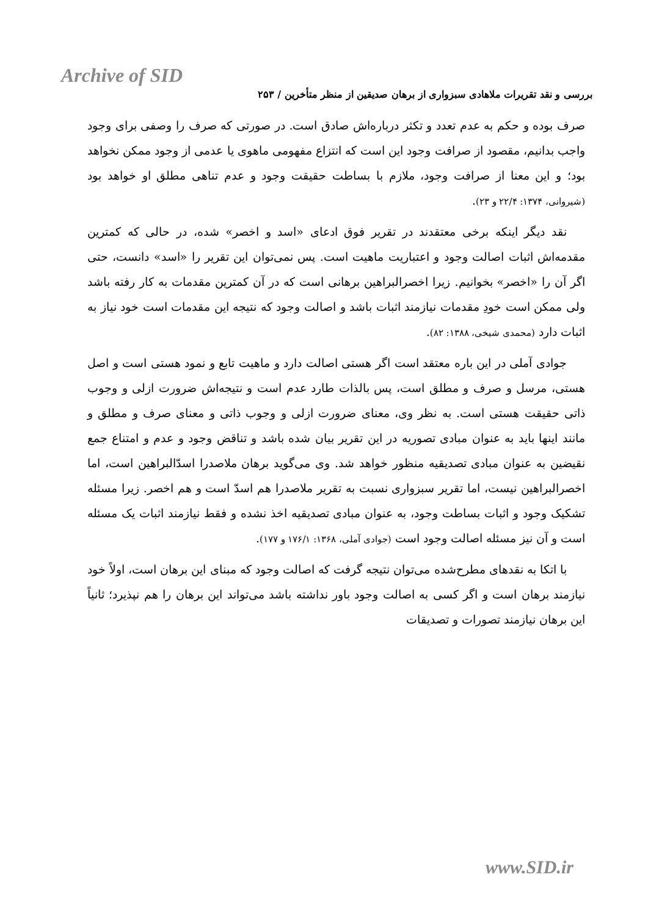Archive of SID
بررسی و نقد تقریرات ملاهادی سبزواری از برهان صدیقین از منظر متأخرین / ۲۵۳
صرف بوده و حکم به عدم تعدد و تکثر درباره‌اش صادق است. در صورتی که صرف را وصفی برای وجود واجب بدانیم، مقصود از صرافت وجود این است که انتزاع مفهومی ماهوی یا عدمی از وجود ممکن نخواهد بود؛ و این معنا از صرافت وجود، ملازم با بساطت حقیقت وجود و عدم تناهی مطلق او خواهد بود (شیروانی، ۱۳۷۴: ۲۲/۴ و ۲۳).
نقد دیگر اینکه برخی معتقدند در تقریر فوق ادعای «اسد و اخصر» شده، در حالی که کمترین مقدمه‌اش اثبات اصالت وجود و اعتباریت ماهیت است. پس نمی‌توان این تقریر را «اسد» دانست، حتی اگر آن را «اخصر» بخوانیم. زیرا اخصرالبراهین برهانی است که در آن کمترین مقدمات به کار رفته باشد ولی ممکن است خودِ مقدمات نیازمند اثبات باشد و اصالت وجود که نتیجه این مقدمات است خود نیاز به اثبات دارد (محمدی شیخی، ۱۳۸۸: ۸۲).
جوادی آملی در این باره معتقد است اگر هستی اصالت دارد و ماهیت تابع و نمود هستی است و اصل هستی، مرسل و صرف و مطلق است، پس بالذات طارد عدم است و نتیجه‌اش ضرورت ازلی و وجوب ذاتی حقیقت هستی است. به نظر وی، معنای ضرورت ازلی و وجوب ذاتی و معنای صرف و مطلق و مانند اینها باید به عنوان مبادی تصوریه در این تقریر بیان شده باشد و تناقض وجود و عدم و امتناع جمع نقیضین به عنوان مبادی تصدیقیه منظور خواهد شد. وی می‌گوید برهان ملاصدرا اسدّالبراهین است، اما اخصرالبراهین نیست، اما تقریر سبزواری نسبت به تقریر ملاصدرا هم اسدّ است و هم اخصر. زیرا مسئله تشکیک وجود و اثبات بساطت وجود، به عنوان مبادی تصدیقیه اخذ نشده و فقط نیازمند اثبات یک مسئله است و آن نیز مسئله اصالت وجود است (جوادی آملی، ۱۳۶۸: ۱۷۶/۱ و ۱۷۷).
با اتکا به نقدهای مطرح‌شده می‌توان نتیجه گرفت که اصالت وجود که مبنای این برهان است، اولاً خود نیازمند برهان است و اگر کسی به اصالت وجود باور نداشته باشد می‌تواند این برهان را هم نپذیرد؛ ثانیاً این برهان نیازمند تصورات و تصدیقات
www.SID.ir